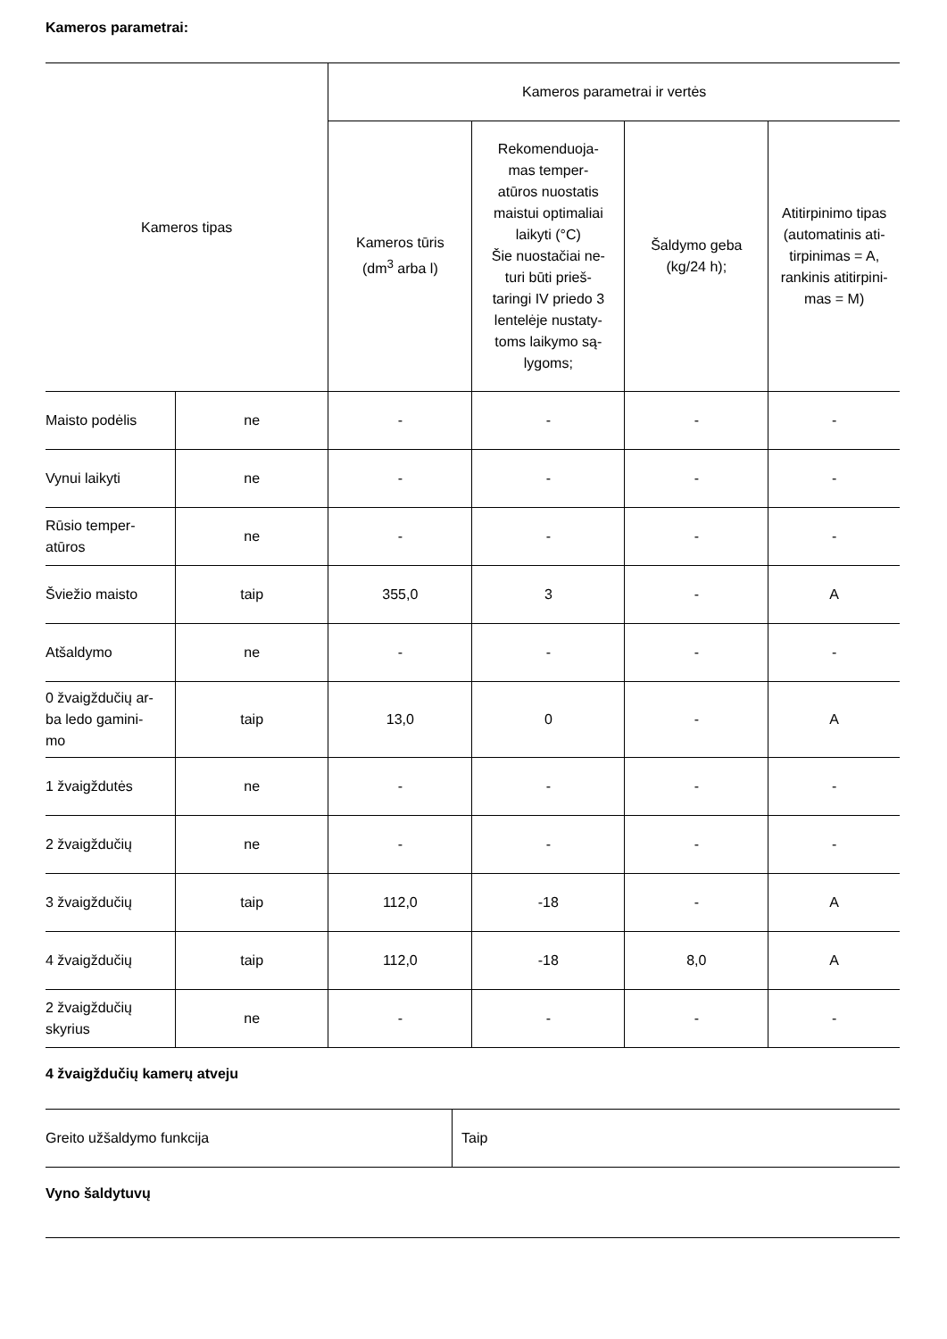Kameros parametrai:
| Kameros tipas | | Kameros parametrai ir vertės | | | |
| --- | --- | --- | --- | --- | --- |
| | | Kameros tūris (dm<sup>3</sup> arba l) | Rekomenduoja- mas temper- atūros nuostatis maistui optimaliai laikyti (°C) Šie nuostačiai ne- turi būti prieš- taringi IV priedo 3 lentelėje nustaty- toms laikymo są- lygoms; | Šaldymo geba (kg/24 h); | Atitirpinimo tipas (automatinis ati- tirpinimas = A, rankinis atitirpini- mas = M) |
| Maisto podėlis | ne | - | - | - | - |
| Vynui laikyti | ne | - | - | - | - |
| Rūsio temper- atūros | ne | - | - | - | - |
| Šviežio maisto | taip | 355,0 | 3 | - | A |
| Atšaldymo | ne | - | - | - | - |
| 0 žvaigždučių ar- ba ledo gamini- mo | taip | 13,0 | 0 | - | A |
| 1 žvaigždutės | ne | - | - | - | - |
| 2 žvaigždučių | ne | - | - | - | - |
| 3 žvaigždučių | taip | 112,0 | -18 | - | A |
| 4 žvaigždučių | taip | 112,0 | -18 | 8,0 | A |
| 2 žvaigždučių skyrius | ne | - | - | - | - |
4 žvaigždučių kamerų atveju
| Greito užšaldymo funkcija | Taip |
Vyno šaldytuvų